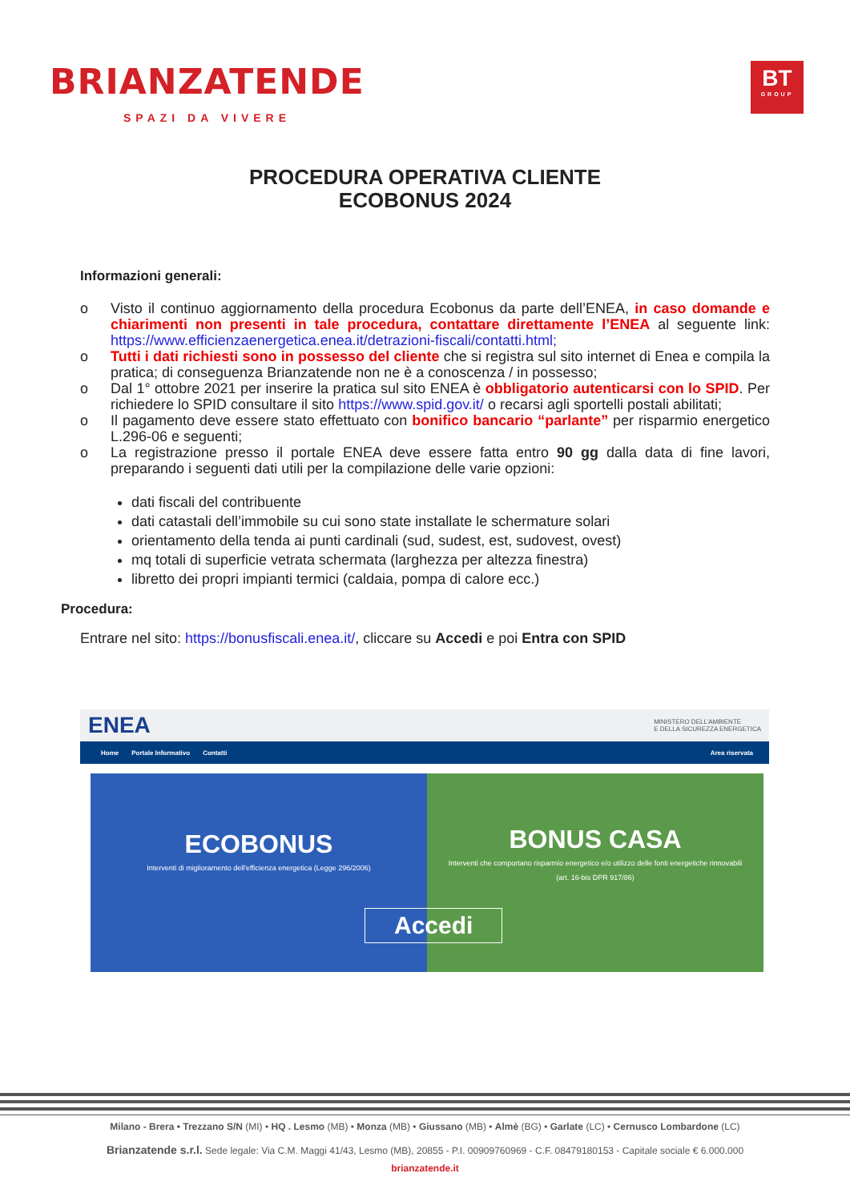BRIANZATENDE
SPAZI DA VIVERE
BT
GROUP
PROCEDURA OPERATIVA CLIENTE
ECOBONUS 2024
Informazioni generali:
o Visto il continuo aggiornamento della procedura Ecobonus da parte dell’ENEA, in caso domande e chiarimenti non presenti in tale procedura, contattare direttamente l’ENEA al seguente link: https://www.efficienzaenergetica.enea.it/detrazioni-fiscali/contatti.html;
o Tutti i dati richiesti sono in possesso del cliente che si registra sul sito internet di Enea e compila la pratica; di conseguenza Brianzatende non ne è a conoscenza / in possesso;
o Dal 1° ottobre 2021 per inserire la pratica sul sito ENEA è obbligatorio autenticarsi con lo SPID. Per richiedere lo SPID consultare il sito https://www.spid.gov.it/ o recarsi agli sportelli postali abilitati;
o Il pagamento deve essere stato effettuato con bonifico bancario “parlante” per risparmio energetico L.296-06 e seguenti;
o La registrazione presso il portale ENEA deve essere fatta entro 90 gg dalla data di fine lavori, preparando i seguenti dati utili per la compilazione delle varie opzioni:
dati fiscali del contribuente
dati catastali dell’immobile su cui sono state installate le schermature solari
orientamento della tenda ai punti cardinali (sud, sudest, est, sudovest, ovest)
mq totali di superficie vetrata schermata (larghezza per altezza finestra)
libretto dei propri impianti termici (caldaia, pompa di calore ecc.)
Procedura:
Entrare nel sito: https://bonusfiscali.enea.it/, cliccare su Accedi e poi Entra con SPID
ENEA MINISTERO DELL’AMBIENTE
E DELLA SICUREZZA ENERGETICA
Home Portale Informativo Contatti Area riservata
ECOBONUS
Interventi di miglioramento dell'efficienza energetica (Legge 296/2006)
BONUS CASA
Interventi che comportano risparmio energetico e/o utilizzo delle fonti energetiche rinnovabili
(art. 16-bis DPR 917/86)
Accedi
Milano - Brera • Trezzano S/N (MI) • HQ . Lesmo (MB) • Monza (MB) • Giussano (MB) • Almè (BG) • Garlate (LC) • Cernusco Lombardone (LC)
Brianzatende s.r.l. Sede legale: Via C.M. Maggi 41/43, Lesmo (MB), 20855 - P.I. 00909760969 - C.F. 08479180153 - Capitale sociale € 6.000.000
brianzatende.it